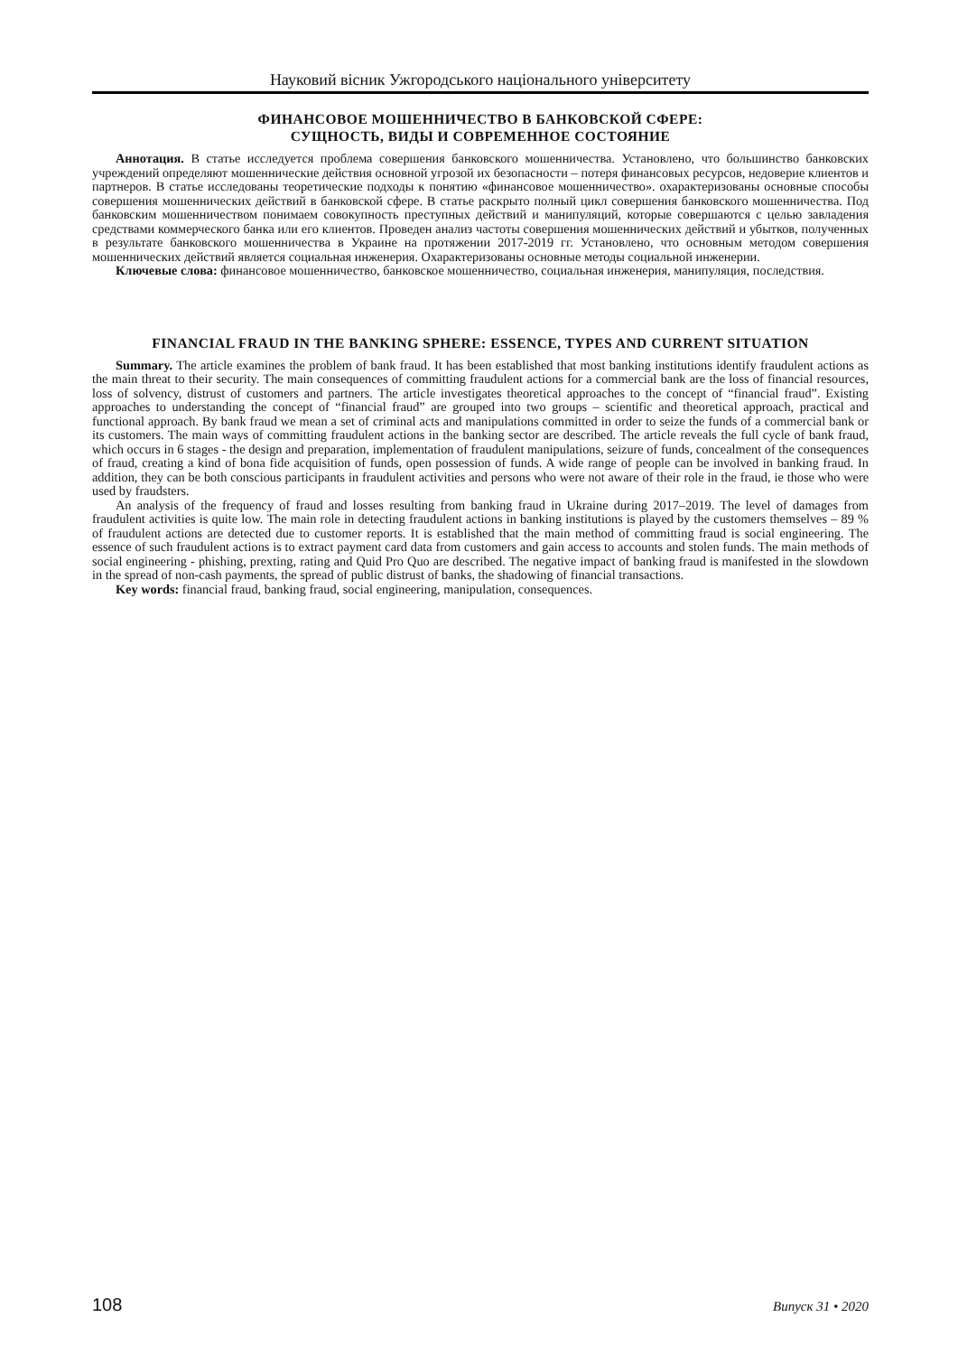Науковий вісник Ужгородського національного університету
ФИНАНСОВОЕ МОШЕННИЧЕСТВО В БАНКОВСКОЙ СФЕРЕ:
СУЩНОСТЬ, ВИДЫ И СОВРЕМЕННОЕ СОСТОЯНИЕ
Аннотация. В статье исследуется проблема совершения банковского мошенничества. Установлено, что большинство банковских учреждений определяют мошеннические действия основной угрозой их безопасности – потеря финансовых ресурсов, недоверие клиентов и партнеров. В статье исследованы теоретические подходы к понятию «финансовое мошенничество». охарактеризованы основные способы совершения мошеннических действий в банковской сфере. В статье раскрыто полный цикл совершения банковского мошенничества. Под банковским мошенничеством понимаем совокупность преступных действий и манипуляций, которые совершаются с целью завладения средствами коммерческого банка или его клиентов. Проведен анализ частоты совершения мошеннических действий и убытков, полученных в результате банковского мошенничества в Украине на протяжении 2017-2019 гг. Установлено, что основным методом совершения мошеннических действий является социальная инженерия. Охарактеризованы основные методы социальной инженерии.
Ключевые слова: финансовое мошенничество, банковское мошенничество, социальная инженерия, манипуляция, последствия.
FINANCIAL FRAUD IN THE BANKING SPHERE: ESSENCE, TYPES AND CURRENT SITUATION
Summary. The article examines the problem of bank fraud. It has been established that most banking institutions identify fraudulent actions as the main threat to their security. The main consequences of committing fraudulent actions for a commercial bank are the loss of financial resources, loss of solvency, distrust of customers and partners. The article investigates theoretical approaches to the concept of “financial fraud”. Existing approaches to understanding the concept of “financial fraud” are grouped into two groups – scientific and theoretical approach, practical and functional approach. By bank fraud we mean a set of criminal acts and manipulations committed in order to seize the funds of a commercial bank or its customers. The main ways of committing fraudulent actions in the banking sector are described. The article reveals the full cycle of bank fraud, which occurs in 6 stages - the design and preparation, implementation of fraudulent manipulations, seizure of funds, concealment of the consequences of fraud, creating a kind of bona fide acquisition of funds, open possession of funds. A wide range of people can be involved in banking fraud. In addition, they can be both conscious participants in fraudulent activities and persons who were not aware of their role in the fraud, ie those who were used by fraudsters.
An analysis of the frequency of fraud and losses resulting from banking fraud in Ukraine during 2017–2019. The level of damages from fraudulent activities is quite low. The main role in detecting fraudulent actions in banking institutions is played by the customers themselves – 89 % of fraudulent actions are detected due to customer reports. It is established that the main method of committing fraud is social engineering. The essence of such fraudulent actions is to extract payment card data from customers and gain access to accounts and stolen funds. The main methods of social engineering - phishing, prexting, rating and Quid Pro Quo are described. The negative impact of banking fraud is manifested in the slowdown in the spread of non-cash payments, the spread of public distrust of banks, the shadowing of financial transactions.
Key words: financial fraud, banking fraud, social engineering, manipulation, consequences.
108 Випуск 31 • 2020